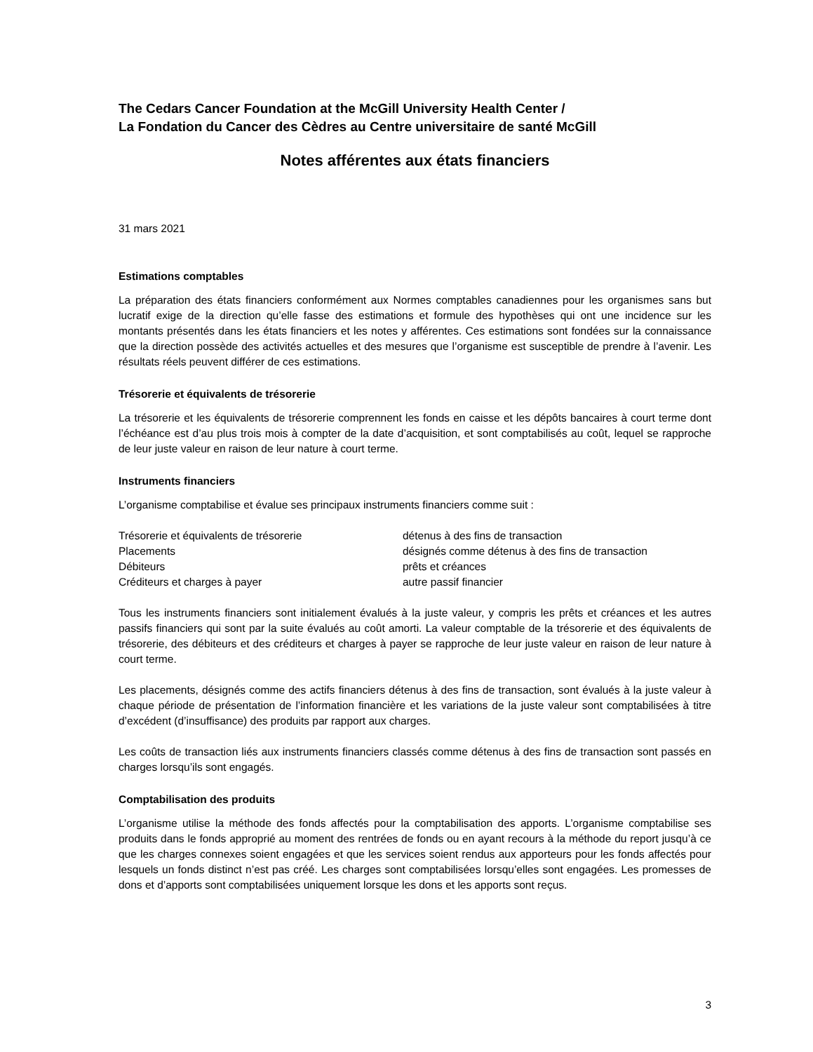The Cedars Cancer Foundation at the McGill University Health Center /
La Fondation du Cancer des Cèdres au Centre universitaire de santé McGill
Notes afférentes aux états financiers
31 mars 2021
Estimations comptables
La préparation des états financiers conformément aux Normes comptables canadiennes pour les organismes sans but lucratif exige de la direction qu’elle fasse des estimations et formule des hypothèses qui ont une incidence sur les montants présentés dans les états financiers et les notes y afférentes. Ces estimations sont fondées sur la connaissance que la direction possède des activités actuelles et des mesures que l’organisme est susceptible de prendre à l’avenir. Les résultats réels peuvent différer de ces estimations.
Trésorerie et équivalents de trésorerie
La trésorerie et les équivalents de trésorerie comprennent les fonds en caisse et les dépôts bancaires à court terme dont l’échéance est d’au plus trois mois à compter de la date d’acquisition, et sont comptabilisés au coût, lequel se rapproche de leur juste valeur en raison de leur nature à court terme.
Instruments financiers
L’organisme comptabilise et évalue ses principaux instruments financiers comme suit :
| Trésorerie et équivalents de trésorerie | détenus à des fins de transaction |
| Placements | désignés comme détenus à des fins de transaction |
| Débiteurs | prêts et créances |
| Créditeurs et charges à payer | autre passif financier |
Tous les instruments financiers sont initialement évalués à la juste valeur, y compris les prêts et créances et les autres passifs financiers qui sont par la suite évalués au coût amorti. La valeur comptable de la trésorerie et des équivalents de trésorerie, des débiteurs et des créditeurs et charges à payer se rapproche de leur juste valeur en raison de leur nature à court terme.
Les placements, désignés comme des actifs financiers détenus à des fins de transaction, sont évalués à la juste valeur à chaque période de présentation de l’information financière et les variations de la juste valeur sont comptabilisées à titre d’excédent (d’insuffisance) des produits par rapport aux charges.
Les coûts de transaction liés aux instruments financiers classés comme détenus à des fins de transaction sont passés en charges lorsqu’ils sont engagés.
Comptabilisation des produits
L’organisme utilise la méthode des fonds affectés pour la comptabilisation des apports. L’organisme comptabilise ses produits dans le fonds approprié au moment des rentrées de fonds ou en ayant recours à la méthode du report jusqu’à ce que les charges connexes soient engagées et que les services soient rendus aux apporteurs pour les fonds affectés pour lesquels un fonds distinct n’est pas créé. Les charges sont comptabilisées lorsqu’elles sont engagées. Les promesses de dons et d’apports sont comptabilisées uniquement lorsque les dons et les apports sont reçus.
3